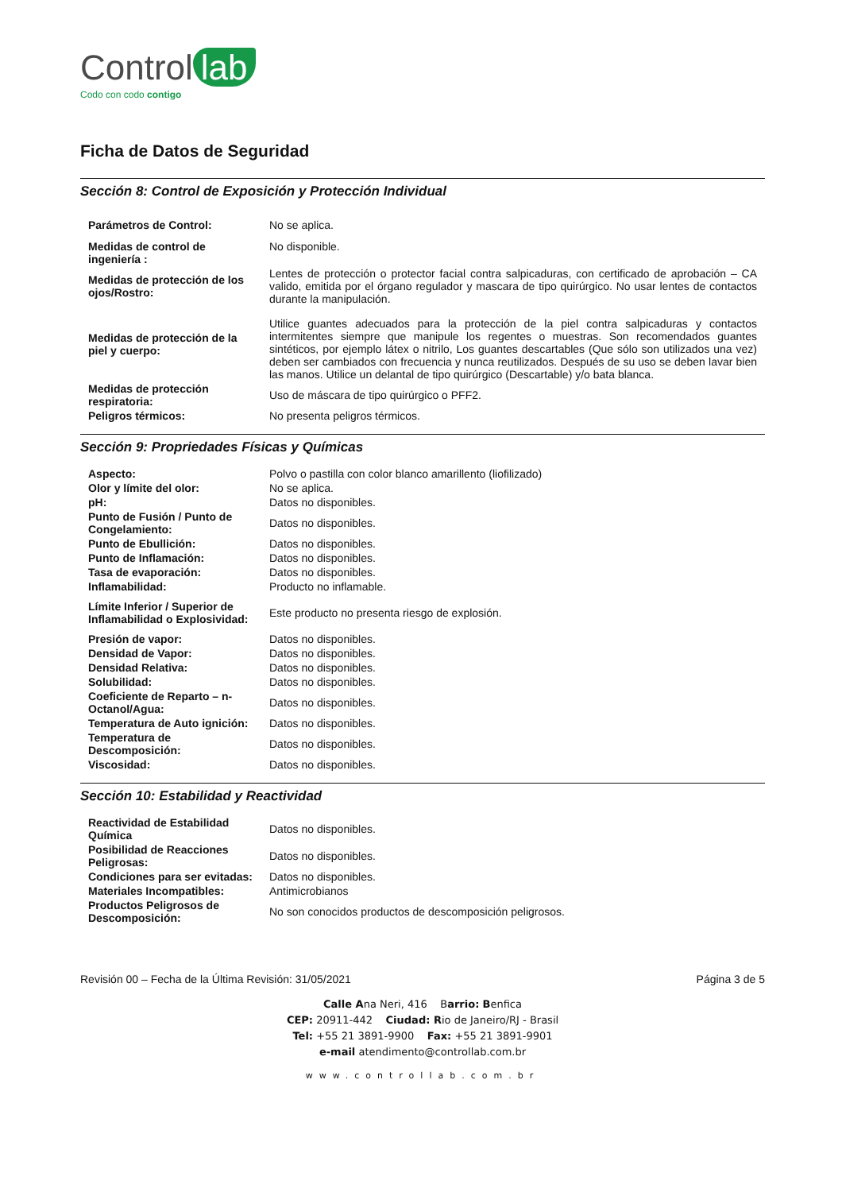Control lab
Codo con codo contigo
Ficha de Datos de Seguridad
Sección 8: Control de Exposición y Protección Individual
| Parámetros de Control: | No se aplica. |
| Medidas de control de ingeniería : | No disponible. |
| Medidas de protección de los ojos/Rostro: | Lentes de protección o protector facial contra salpicaduras, con certificado de aprobación – CA valido, emitida por el órgano regulador y mascara de tipo quirúrgico. No usar lentes de contactos durante la manipulación. |
| Medidas de protección de la piel y cuerpo: | Utilice guantes adecuados para la protección de la piel contra salpicaduras y contactos intermitentes siempre que manipule los regentes o muestras. Son recomendados guantes sintéticos, por ejemplo látex o nitrilo, Los guantes descartables (Que sólo son utilizados una vez) deben ser cambiados con frecuencia y nunca reutilizados. Después de su uso se deben lavar bien las manos. Utilice un delantal de tipo quirúrgico (Descartable) y/o bata blanca. |
| Medidas de protección respiratoria: | Uso de máscara de tipo quirúrgico o PFF2. |
| Peligros térmicos: | No presenta peligros térmicos. |
Sección 9: Propriedades Físicas y Químicas
| Aspecto: | Polvo o pastilla con color blanco amarillento (liofilizado) |
| Olor y límite del olor: | No se aplica. |
| pH: | Datos no disponibles. |
| Punto de Fusión / Punto de Congelamiento: | Datos no disponibles. |
| Punto de Ebullición: | Datos no disponibles. |
| Punto de Inflamación: | Datos no disponibles. |
| Tasa de evaporación: | Datos no disponibles. |
| Inflamabilidad: | Producto no inflamable. |
| Límite Inferior / Superior de Inflamabilidad o Explosividad: | Este producto no presenta riesgo de explosión. |
| Presión de vapor: | Datos no disponibles. |
| Densidad de Vapor: | Datos no disponibles. |
| Densidad Relativa: | Datos no disponibles. |
| Solubilidad: | Datos no disponibles. |
| Coeficiente de Reparto – n-Octanol/Agua: | Datos no disponibles. |
| Temperatura de Auto ignición: | Datos no disponibles. |
| Temperatura de Descomposición: | Datos no disponibles. |
| Viscosidad: | Datos no disponibles. |
Sección 10: Estabilidad y Reactividad
| Reactividad de Estabilidad Química | Datos no disponibles. |
| Posibilidad de Reacciones Peligrosas: | Datos no disponibles. |
| Condiciones para ser evitadas: | Datos no disponibles. |
| Materiales Incompatibles: | Antimicrobianos |
| Productos Peligrosos de Descomposición: | No son conocidos productos de descomposición peligrosos. |
Revisión 00 – Fecha de la Última Revisión: 31/05/2021 Página 3 de 5
Calle Ana Neri, 416 Barrio: Benfica
CEP: 20911-442 Ciudad: Rio de Janeiro/RJ - Brasil
Tel: +55 21 3891-9900 Fax: +55 21 3891-9901
e-mail atendimento@controllab.com.br
www.controllab.com.br